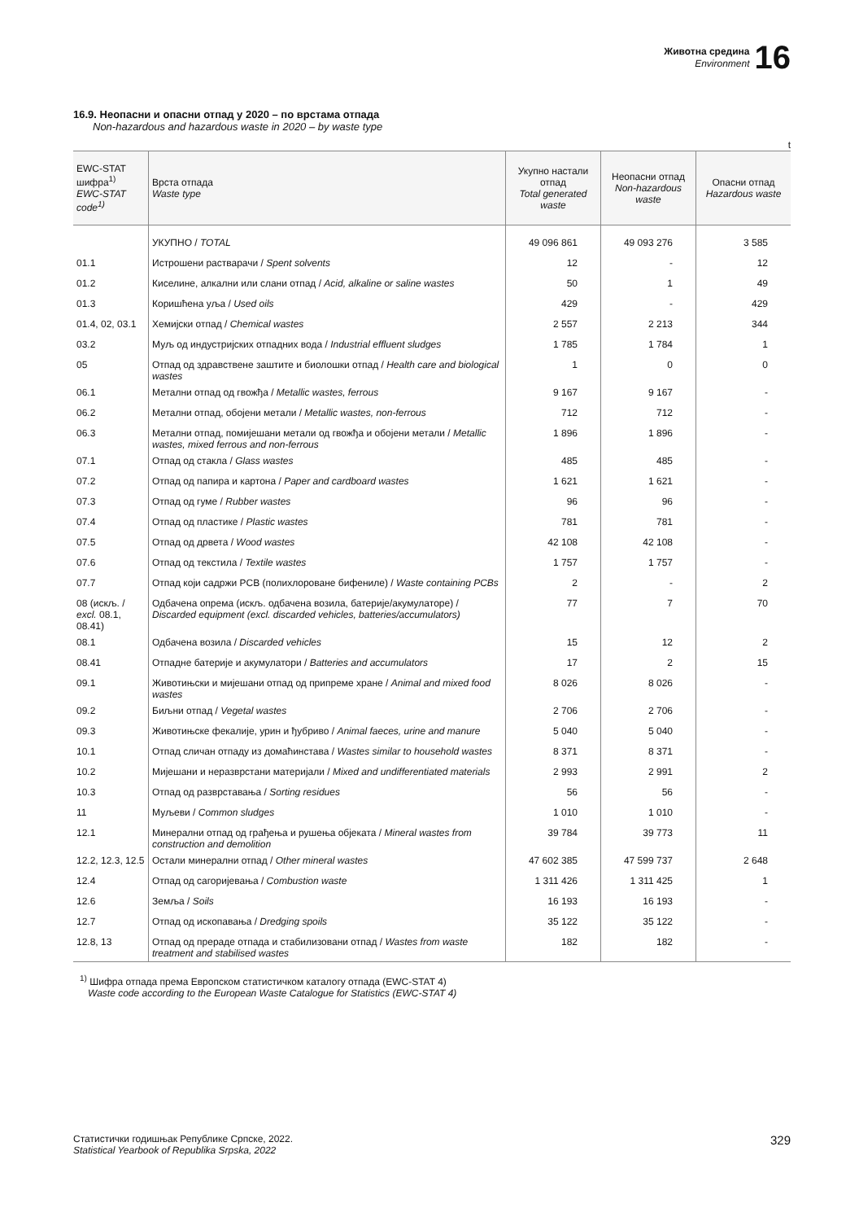Животна средина
Environment
16
16.9. Неопасни и опасни отпад у 2020 – по врстама отпада
Non-hazardous and hazardous waste in 2020 – by waste type
t
| EWC-STAT шифра<sup>1)</sup> EWC-STAT code<sup>1)</sup> | Врста отпада Waste type | Укупно настали отпад Total generated waste | Неопасни отпад Non-hazardous waste | Опасни отпад Hazardous waste |
| --- | --- | --- | --- | --- |
| | УКУПНО / TOTAL | 49 096 861 | 49 093 276 | 3 585 |
| 01.1 | Истрошени растварачи / Spent solvents | 12 | - | 12 |
| 01.2 | Киселине, алкални или слани отпад / Acid, alkaline or saline wastes | 50 | 1 | 49 |
| 01.3 | Коришћена уља / Used oils | 429 | - | 429 |
| 01.4, 02, 03.1 | Хемијски отпад / Chemical wastes | 2 557 | 2 213 | 344 |
| 03.2 | Муљ од индустријских отпадних вода / Industrial effluent sludges | 1 785 | 1 784 | 1 |
| 05 | Отпад од здравствене заштите и биолошки отпад / Health care and biological wastes | 1 | 0 | 0 |
| 06.1 | Метални отпад од гвожђа / Metallic wastes, ferrous | 9 167 | 9 167 | - |
| 06.2 | Метални отпад, обојени метали / Metallic wastes, non-ferrous | 712 | 712 | - |
| 06.3 | Метални отпад, помијешани метали од гвожђа и обојени метали / Metallic wastes, mixed ferrous and non-ferrous | 1 896 | 1 896 | - |
| 07.1 | Отпад од стакла / Glass wastes | 485 | 485 | - |
| 07.2 | Отпад од папира и картона / Paper and cardboard wastes | 1 621 | 1 621 | - |
| 07.3 | Отпад од гуме / Rubber wastes | 96 | 96 | - |
| 07.4 | Отпад од пластике / Plastic wastes | 781 | 781 | - |
| 07.5 | Отпад од дрвета / Wood wastes | 42 108 | 42 108 | - |
| 07.6 | Отпад од текстила / Textile wastes | 1 757 | 1 757 | - |
| 07.7 | Отпад који садржи PCB (полихлороване бифениле) / Waste containing PCBs | 2 | - | 2 |
| 08 (искљ. / excl. 08.1, 08.41) | Одбачена опрема (искљ. одбачена возила, батерије/акумулаторе) / Discarded equipment (excl. discarded vehicles, batteries/accumulators) | 77 | 7 | 70 |
| 08.1 | Одбачена возила / Discarded vehicles | 15 | 12 | 2 |
| 08.41 | Отпадне батерије и акумулатори / Batteries and accumulators | 17 | 2 | 15 |
| 09.1 | Животињски и мијешани отпад од припреме хране / Animal and mixed food wastes | 8 026 | 8 026 | - |
| 09.2 | Биљни отпад / Vegetal wastes | 2 706 | 2 706 | - |
| 09.3 | Животињске фекалије, урин и ђубриво / Animal faeces, urine and manure | 5 040 | 5 040 | - |
| 10.1 | Отпад сличан отпаду из домаћинстава / Wastes similar to household wastes | 8 371 | 8 371 | - |
| 10.2 | Мијешани и неразврстани материјали / Mixed and undifferentiated materials | 2 993 | 2 991 | 2 |
| 10.3 | Отпад од разврставања / Sorting residues | 56 | 56 | - |
| 11 | Муљеви / Common sludges | 1 010 | 1 010 | - |
| 12.1 | Минерални отпад од грађења и рушења објеката / Mineral wastes from construction and demolition | 39 784 | 39 773 | 11 |
| 12.2, 12.3, 12.5 | Остали минерални отпад / Other mineral wastes | 47 602 385 | 47 599 737 | 2 648 |
| 12.4 | Отпад од сагоријевања / Combustion waste | 1 311 426 | 1 311 425 | 1 |
| 12.6 | Земља / Soils | 16 193 | 16 193 | - |
| 12.7 | Отпад од ископавања / Dredging spoils | 35 122 | 35 122 | - |
| 12.8, 13 | Отпад од прераде отпада и стабилизовани отпад / Wastes from waste treatment and stabilised wastes | 182 | 182 | - |
<sup>1)</sup> Шифра отпада према Европском статистичком каталогу отпада (EWC-STAT 4)
Waste code according to the European Waste Catalogue for Statistics (EWC-STAT 4)
Статистички годишњак Републике Српске, 2022.
Statistical Yearbook of Republika Srpska, 2022
329